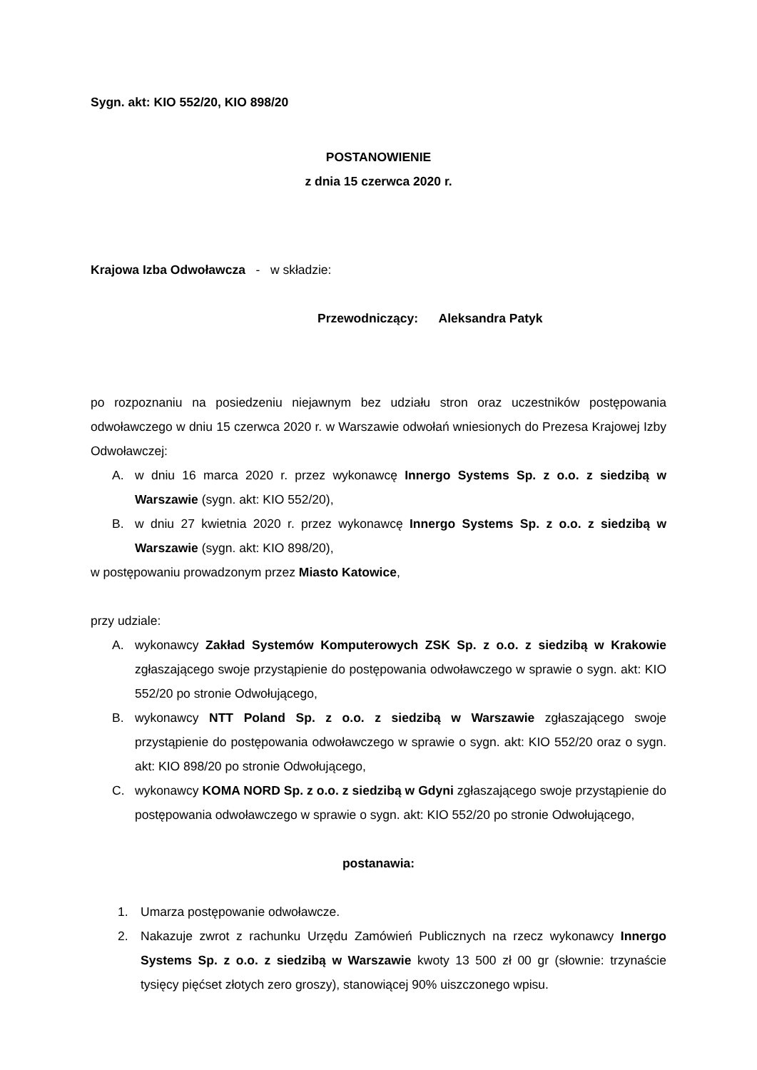Sygn. akt: KIO 552/20, KIO 898/20
POSTANOWIENIE
z dnia 15 czerwca 2020 r.
Krajowa Izba Odwoławcza - w składzie:
Przewodniczący: Aleksandra Patyk
po rozpoznaniu na posiedzeniu niejawnym bez udziału stron oraz uczestników postępowania odwoławczego w dniu 15 czerwca 2020 r. w Warszawie odwołań wniesionych do Prezesa Krajowej Izby Odwoławczej:
A. w dniu 16 marca 2020 r. przez wykonawcę Innergo Systems Sp. z o.o. z siedzibą w Warszawie (sygn. akt: KIO 552/20),
B. w dniu 27 kwietnia 2020 r. przez wykonawcę Innergo Systems Sp. z o.o. z siedzibą w Warszawie (sygn. akt: KIO 898/20),
w postępowaniu prowadzonym przez Miasto Katowice,
przy udziale:
A. wykonawcy Zakład Systemów Komputerowych ZSK Sp. z o.o. z siedzibą w Krakowie zgłaszającego swoje przystąpienie do postępowania odwoławczego w sprawie o sygn. akt: KIO 552/20 po stronie Odwołującego,
B. wykonawcy NTT Poland Sp. z o.o. z siedzibą w Warszawie zgłaszającego swoje przystąpienie do postępowania odwoławczego w sprawie o sygn. akt: KIO 552/20 oraz o sygn. akt: KIO 898/20 po stronie Odwołującego,
C. wykonawcy KOMA NORD Sp. z o.o. z siedzibą w Gdyni zgłaszającego swoje przystąpienie do postępowania odwoławczego w sprawie o sygn. akt: KIO 552/20 po stronie Odwołującego,
postanawia:
1. Umarza postępowanie odwoławcze.
2. Nakazuje zwrot z rachunku Urzędu Zamówień Publicznych na rzecz wykonawcy Innergo Systems Sp. z o.o. z siedzibą w Warszawie kwoty 13 500 zł 00 gr (słownie: trzynaście tysięcy pięćset złotych zero groszy), stanowiącej 90% uiszczonego wpisu.